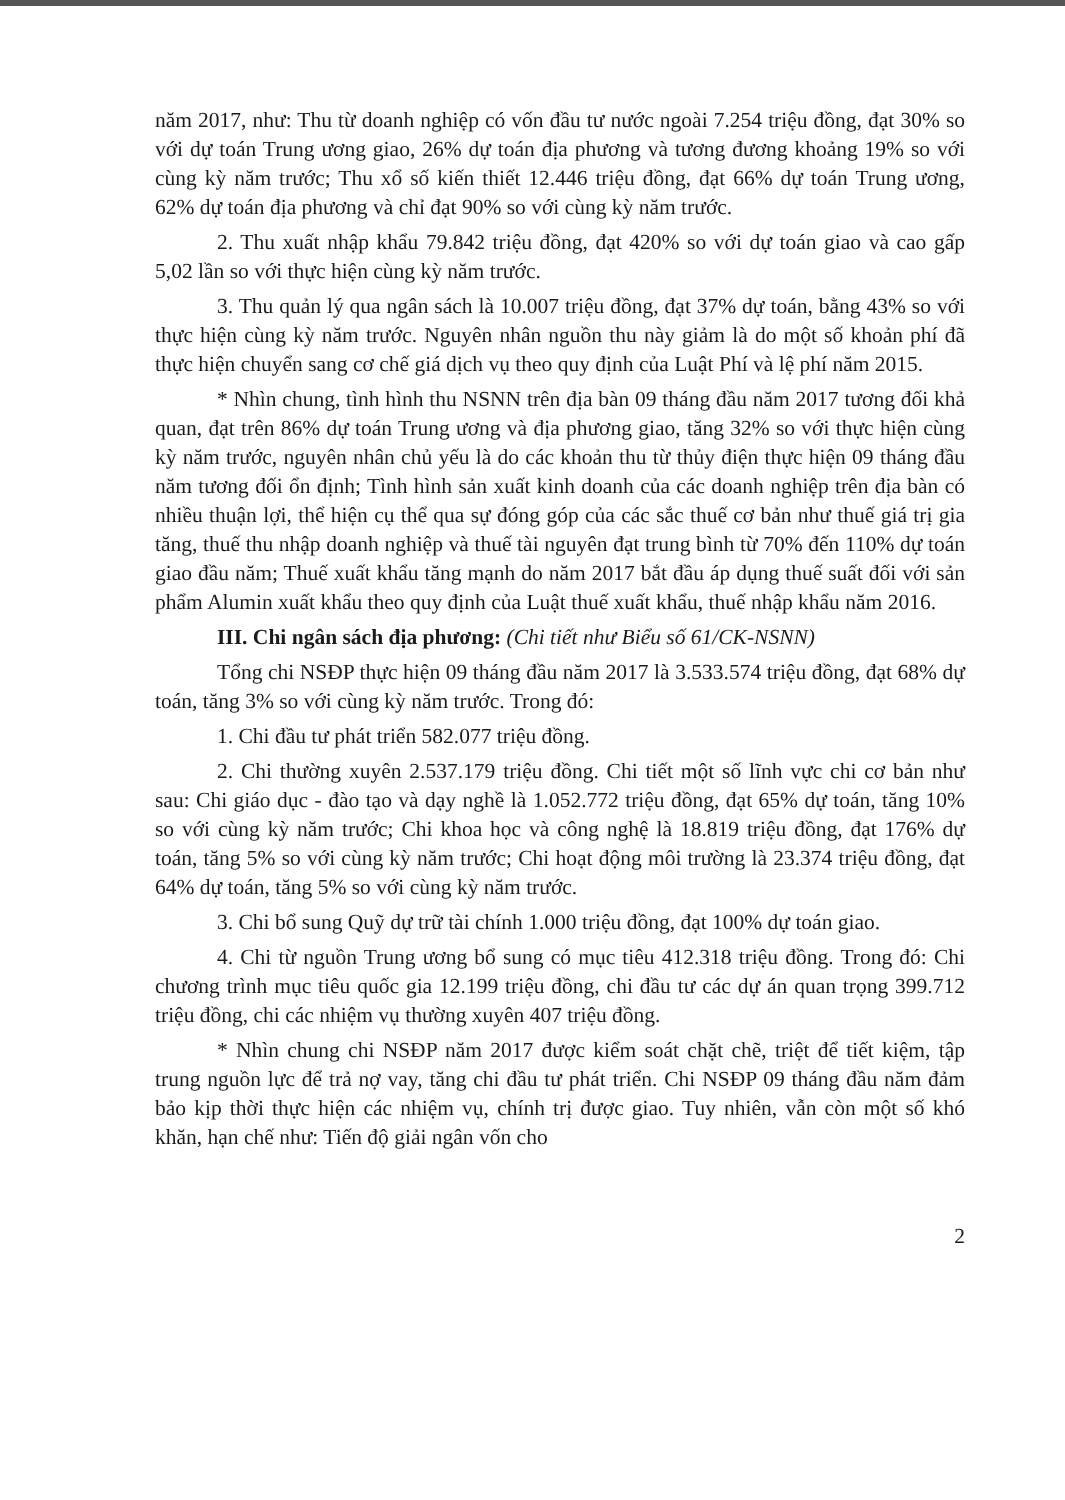năm 2017, như: Thu từ doanh nghiệp có vốn đầu tư nước ngoài 7.254 triệu đồng, đạt 30% so với dự toán Trung ương giao, 26% dự toán địa phương và tương đương khoảng 19% so với cùng kỳ năm trước; Thu xổ số kiến thiết 12.446 triệu đồng, đạt 66% dự toán Trung ương, 62% dự toán địa phương và chỉ đạt 90% so với cùng kỳ năm trước.
2. Thu xuất nhập khẩu 79.842 triệu đồng, đạt 420% so với dự toán giao và cao gấp 5,02 lần so với thực hiện cùng kỳ năm trước.
3. Thu quản lý qua ngân sách là 10.007 triệu đồng, đạt 37% dự toán, bằng 43% so với thực hiện cùng kỳ năm trước. Nguyên nhân nguồn thu này giảm là do một số khoản phí đã thực hiện chuyển sang cơ chế giá dịch vụ theo quy định của Luật Phí và lệ phí năm 2015.
* Nhìn chung, tình hình thu NSNN trên địa bàn 09 tháng đầu năm 2017 tương đối khả quan, đạt trên 86% dự toán Trung ương và địa phương giao, tăng 32% so với thực hiện cùng kỳ năm trước, nguyên nhân chủ yếu là do các khoản thu từ thủy điện thực hiện 09 tháng đầu năm tương đối ổn định; Tình hình sản xuất kinh doanh của các doanh nghiệp trên địa bàn có nhiều thuận lợi, thể hiện cụ thể qua sự đóng góp của các sắc thuế cơ bản như thuế giá trị gia tăng, thuế thu nhập doanh nghiệp và thuế tài nguyên đạt trung bình từ 70% đến 110% dự toán giao đầu năm; Thuế xuất khẩu tăng mạnh do năm 2017 bắt đầu áp dụng thuế suất đối với sản phẩm Alumin xuất khẩu theo quy định của Luật thuế xuất khẩu, thuế nhập khẩu năm 2016.
III. Chi ngân sách địa phương: (Chi tiết như Biểu số 61/CK-NSNN)
Tổng chi NSĐP thực hiện 09 tháng đầu năm 2017 là 3.533.574 triệu đồng, đạt 68% dự toán, tăng 3% so với cùng kỳ năm trước. Trong đó:
1. Chi đầu tư phát triển 582.077 triệu đồng.
2. Chi thường xuyên 2.537.179 triệu đồng. Chi tiết một số lĩnh vực chi cơ bản như sau: Chi giáo dục - đào tạo và dạy nghề là 1.052.772 triệu đồng, đạt 65% dự toán, tăng 10% so với cùng kỳ năm trước; Chi khoa học và công nghệ là 18.819 triệu đồng, đạt 176% dự toán, tăng 5% so với cùng kỳ năm trước; Chi hoạt động môi trường là 23.374 triệu đồng, đạt 64% dự toán, tăng 5% so với cùng kỳ năm trước.
3. Chi bổ sung Quỹ dự trữ tài chính 1.000 triệu đồng, đạt 100% dự toán giao.
4. Chi từ nguồn Trung ương bổ sung có mục tiêu 412.318 triệu đồng. Trong đó: Chi chương trình mục tiêu quốc gia 12.199 triệu đồng, chi đầu tư các dự án quan trọng 399.712 triệu đồng, chi các nhiệm vụ thường xuyên 407 triệu đồng.
* Nhìn chung chi NSĐP năm 2017 được kiểm soát chặt chẽ, triệt để tiết kiệm, tập trung nguồn lực để trả nợ vay, tăng chi đầu tư phát triển. Chi NSĐP 09 tháng đầu năm đảm bảo kịp thời thực hiện các nhiệm vụ, chính trị được giao. Tuy nhiên, vẫn còn một số khó khăn, hạn chế như: Tiến độ giải ngân vốn cho
2